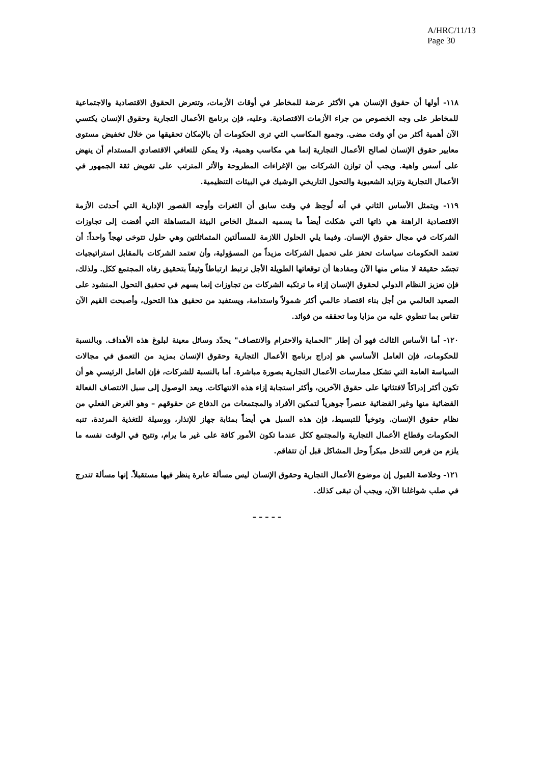A/HRC/11/13
Page 30
١١٨- أولها أن حقوق الإنسان هي الأكثر عرضة للمخاطر في أوقات الأزمات، وتتعرض الحقوق الاقتصادية والاجتماعية للمخاطر على وجه الخصوص من جراء الأزمات الاقتصادية. وعليه، فإن برنامج الأعمال التجارية وحقوق الإنسان يكتسي الآن أهمية أكثر من أي وقت مضى. وجميع المكاسب التي ترى الحكومات أن بالإمكان تحقيقها من خلال تخفيض مستوى معايير حقوق الإنسان لصالح الأعمال التجارية إنما هي مكاسب وهمية، ولا يمكن للتعافي الاقتصادي المستدام أن ينهض على أسس واهية. ويجب أن توازن الشركات بين الإغراءات المطروحة والأثر المترتب على تقويض ثقة الجمهور في الأعمال التجارية وتزايد الشعبوية والتحول التاريخي الوشيك في البيئات التنظيمية.
١١٩- ويتمثل الأساس الثاني في أنه لُوحِظ في وقت سابق أن الثغرات وأوجه القصور الإدارية التي أحدثت الأزمة الاقتصادية الراهنة هي ذاتها التي شكلت أيضاً ما يسميه الممثل الخاص البيئة المتساهلة التي أفضت إلى تجاوزات الشركات في مجال حقوق الإنسان. وفيما يلي الحلول اللازمة للمسألتين المتماثلتين وهي حلول تتوخى نهجاً واحداً: أن تعتمد الحكومات سياسات تحفز على تحميل الشركات مزيداً من المسؤولية، وأن تعتمد الشركات بالمقابل استراتيجيات تجسّد حقيقة لا مناص منها الآن ومفادها أن توقعاتها الطويلة الأجل ترتبط ارتباطاً وثيقاً بتحقيق رفاه المجتمع ككل. ولذلك، فإن تعزيز النظام الدولي لحقوق الإنسان إزاء ما ترتكبه الشركات من تجاوزات إنما يسهم في تحقيق التحول المنشود على الصعيد العالمي من أجل بناء اقتصاد عالمي أكثر شمولاً واستدامة، ويستفيد من تحقيق هذا التحول، وأصبحت القيم الآن تقاس بما تنطوي عليه من مزايا وما تحققه من فوائد.
١٢٠- أما الأساس الثالث فهو أن إطار "الحماية والاحترام والانتصاف" يحدّد وسائل معينة لبلوغ هذه الأهداف. وبالنسبة للحكومات، فإن العامل الأساسي هو إدراج برنامج الأعمال التجارية وحقوق الإنسان بمزيد من التعمق في مجالات السياسة العامة التي تشكل ممارسات الأعمال التجارية بصورة مباشرة. أما بالنسبة للشركات، فإن العامل الرئيسي هو أن تكون أكثر إدراكاً لافتئاتها على حقوق الآخرين، وأكثر استجابة إزاء هذه الانتهاكات. ويعد الوصول إلى سبل الانتصاف الفعالة القضائية منها وغير القضائية عنصراً جوهرياً لتمكين الأفراد والمجتمعات من الدفاع عن حقوقهم – وهو الغرض الفعلي من نظام حقوق الإنسان. وتوخياً للتبسيط، فإن هذه السبل هي أيضاً بمثابة جهاز للإنذار، ووسيلة للتغذية المرتدة، تنبه الحكومات وقطاع الأعمال التجارية والمجتمع ككل عندما تكون الأمور كافة على غير ما يرام، وتتيح في الوقت نفسه ما يلزم من فرص للتدخل مبكراً وحل المشاكل قبل أن تتفاقم.
١٢١- وخلاصة القبول إن موضوع الأعمال التجارية وحقوق الإنسان ليس مسألة عابرة ينظر فيها مستقبلاً. إنها مسألة تندرج في صلب شواغلنا الآن، ويجب أن تبقى كذلك.
– – – – –